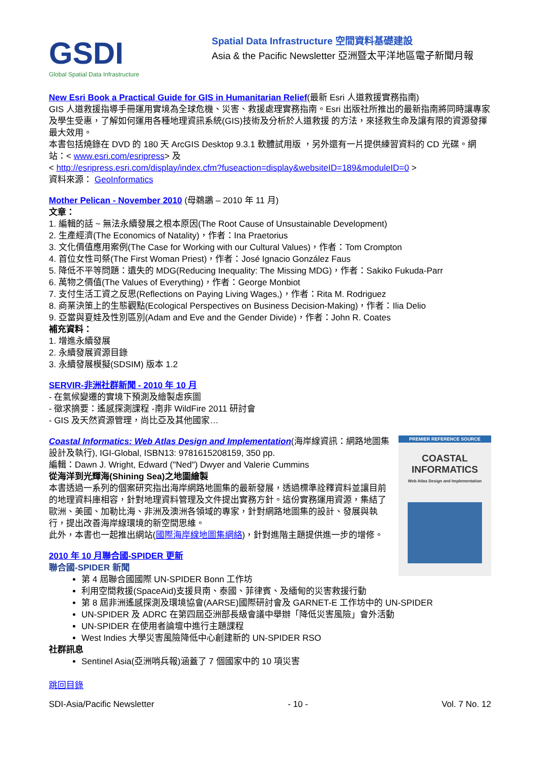GSDI
Global Spatial Data Infrastructure
Spatial Data Infrastructure 空間資料基礎建設
Asia & the Pacific Newsletter 亞洲暨太平洋地區電子新聞月報
New Esri Book a Practical Guide for GIS in Humanitarian Relief(最新 Esri 人道救援實務指南)
GIS 人道救援指導手冊運用實境為全球危機、災害、救援處理實務指南。Esri 出版社所推出的最新指南將同時讓專家及學生受惠，了解如何運用各種地理資訊系統(GIS)技術及分析於人道救援 的方法，來拯救生命及讓有限的資源發揮最大效用。
本書包括燒錄在 DVD 的 180 天 ArcGIS Desktop 9.3.1 軟體試用版 ，另外還有一片提供練習資料的 CD 光碟。網站：< www.esri.com/esripress> 及
< http://esripress.esri.com/display/index.cfm?fuseaction=display&websiteID=189&moduleID=0 >
資料來源： GeoInformatics
Mother Pelican - November 2010 (母鵜鶘 – 2010 年 11 月)
文章：
1. 編輯的話 ~ 無法永續發展之根本原因(The Root Cause of Unsustainable Development)
2. 生產經濟(The Economics of Natality)，作者：Ina Praetorius
3. 文化價值應用案例(The Case for Working with our Cultural Values)，作者：Tom Crompton
4. 首位女性司祭(The First Woman Priest)，作者：José Ignacio González Faus
5. 降低不平等問題：遺失的 MDG(Reducing Inequality: The Missing MDG)，作者：Sakiko Fukuda-Parr
6. 萬物之價值(The Values of Everything)，作者：George Monbiot
7. 支付生活工資之反思(Reflections on Paying Living Wages,)，作者：Rita M. Rodriguez
8. 商業決策上的生態觀點(Ecological Perspectives on Business Decision-Making)，作者：Ilia Delio
9. 亞當與夏娃及性別區別(Adam and Eve and the Gender Divide)，作者：John R. Coates
補充資料：
1. 增進永續發展
2. 永續發展資源目錄
3. 永續發展模擬(SDSIM) 版本 1.2
SERVIR-非洲社群新聞 - 2010 年 10 月
- 在氣候變遷的實境下預測及繪製虐疾圖
- 徵求摘要：遙感探測課程 -南非 WildFire 2011 研討會
- GIS 及天然資源管理，尚比亞及其他國家…
PREMIER REFERENCE SOURCE
COASTAL
INFORMATICS
Web Atlas Design and Implementation
Coastal Informatics: Web Atlas Design and Implementation(海岸線資訊：網路地圖集設計及執行), IGI-Global, ISBN13: 9781615208159, 350 pp.
編輯：Dawn J. Wright, Edward ("Ned") Dwyer and Valerie Cummins
從海洋到光輝海(Shining Sea)之地圖繪製
本書透過一系列的個案研究指出海岸網路地圖集的最新發展，透過標準詮釋資料並讓目前的地理資料庫相容，針對地理資料管理及文件提出實務方針。這份實務運用資源，集結了歐洲、美國、加勒比海、非洲及澳洲各領域的專家，針對網路地圖集的設計、發展與執行，提出改善海岸線環境的新空間思維。
此外，本書也一起推出網站(國際海岸線地圖集網絡)，針對進階主題提供進一步的增修。
2010 年 10 月聯合國-SPIDER 更新
聯合國-SPIDER 新聞
第 4 屆聯合國國際 UN-SPIDER Bonn 工作坊
利用空間救援(SpaceAid)支援貝南、泰國、菲律賓、及緬甸的災害救援行動
第 8 屆非洲遙感探測及環境協會(AARSE)國際研討會及 GARNET-E 工作坊中的 UN-SPIDER
UN-SPIDER 及 ADRC 在第四屆亞洲部長級會議中舉辦「降低災害風險」會外活動
UN-SPIDER 在使用者論壇中進行主題課程
West Indies 大學災害風險降低中心創建新的 UN-SPIDER RSO
社群訊息
Sentinel Asia(亞洲哨兵報)涵蓋了 7 個國家中的 10 項災害
跳回目錄
SDI-Asia/Pacific Newsletter - 10 - Vol. 7 No. 12